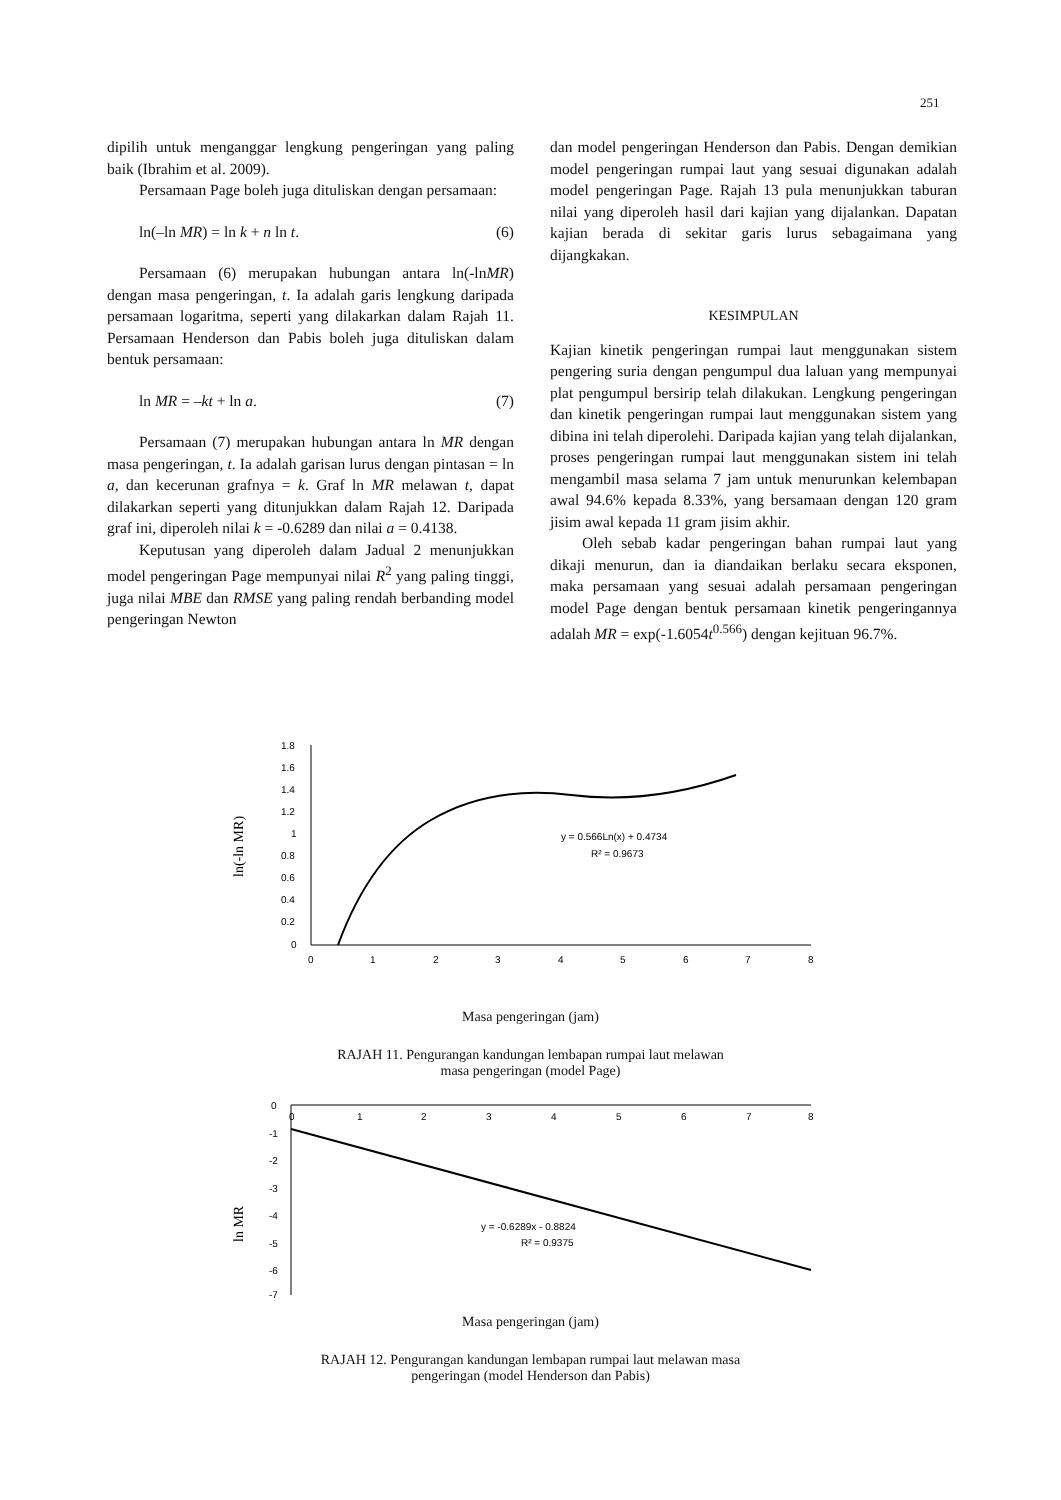251
dipilih untuk menganggar lengkung pengeringan yang paling baik (Ibrahim et al. 2009).
Persamaan Page boleh juga dituliskan dengan persamaan:
ln(–ln MR) = ln k + n ln t. (6)
Persamaan (6) merupakan hubungan antara ln(-lnMR) dengan masa pengeringan, t. Ia adalah garis lengkung daripada persamaan logaritma, seperti yang dilakarkan dalam Rajah 11. Persamaan Henderson dan Pabis boleh juga dituliskan dalam bentuk persamaan:
ln MR = –kt + ln a. (7)
Persamaan (7) merupakan hubungan antara ln MR dengan masa pengeringan, t. Ia adalah garisan lurus dengan pintasan = ln a, dan kecerunan grafnya = k. Graf ln MR melawan t, dapat dilakarkan seperti yang ditunjukkan dalam Rajah 12. Daripada graf ini, diperoleh nilai k = -0.6289 dan nilai a = 0.4138.
Keputusan yang diperoleh dalam Jadual 2 menunjukkan model pengeringan Page mempunyai nilai R<sup>2</sup> yang paling tinggi, juga nilai MBE dan RMSE yang paling rendah berbanding model pengeringan Newton
dan model pengeringan Henderson dan Pabis. Dengan demikian model pengeringan rumpai laut yang sesuai digunakan adalah model pengeringan Page. Rajah 13 pula menunjukkan taburan nilai yang diperoleh hasil dari kajian yang dijalankan. Dapatan kajian berada di sekitar garis lurus sebagaimana yang dijangkakan.
KESIMPULAN
Kajian kinetik pengeringan rumpai laut menggunakan sistem pengering suria dengan pengumpul dua laluan yang mempunyai plat pengumpul bersirip telah dilakukan. Lengkung pengeringan dan kinetik pengeringan rumpai laut menggunakan sistem yang dibina ini telah diperolehi. Daripada kajian yang telah dijalankan, proses pengeringan rumpai laut menggunakan sistem ini telah mengambil masa selama 7 jam untuk menurunkan kelembapan awal 94.6% kepada 8.33%, yang bersamaan dengan 120 gram jisim awal kepada 11 gram jisim akhir.
Oleh sebab kadar pengeringan bahan rumpai laut yang dikaji menurun, dan ia diandaikan berlaku secara eksponen, maka persamaan yang sesuai adalah persamaan pengeringan model Page dengan bentuk persamaan kinetik pengeringannya adalah MR = exp(-1.6054t<sup>0.566</sup>) dengan kejituan 96.7%.
ln(-ln MR)
10
1.8
1.6
1.4
1.2
1
0.8
0.6
0.4
0.2
0
0
1
2
3
4
5
6
7
8
y = 0.566Ln(x) + 0.4734
R² = 0.9673
Masa pengeringan (jam)
RAJAH 11. Pengurangan kandungan lembapan rumpai laut melawan
masa pengeringan (model Page)
ln MR
0
-1
-2
-3
-4
-5
-6
-7
0
1
2
3
4
5
6
7
8
y = -0.6289x - 0.8824
R² = 0.9375
Masa pengeringan (jam)
RAJAH 12. Pengurangan kandungan lembapan rumpai laut melawan masa
pengeringan (model Henderson dan Pabis)